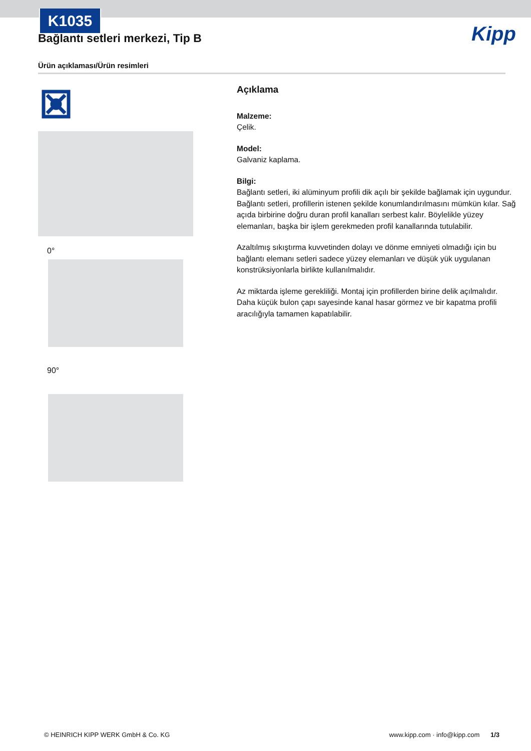K1035
Kipp
Bağlantı setleri merkezi, Tip B
Ürün açıklaması/Ürün resimleri
0°
90°
Açıklama
Malzeme:
Çelik.
Model:
Galvaniz kaplama.
Bilgi:
Bağlantı setleri, iki alüminyum profili dik açılı bir şekilde bağlamak için uygundur. Bağlantı setleri, profillerin istenen şekilde konumlandırılmasını mümkün kılar. Sağ açıda birbirine doğru duran profil kanalları serbest kalır. Böylelikle yüzey elemanları, başka bir işlem gerekmeden profil kanallarında tutulabilir.
Azaltılmış sıkıştırma kuvvetinden dolayı ve dönme emniyeti olmadığı için bu bağlantı elemanı setleri sadece yüzey elemanları ve düşük yük uygulanan konstrüksiyonlarla birlikte kullanılmalıdır.
Az miktarda işleme gerekliliği. Montaj için profillerden birine delik açılmalıdır. Daha küçük bulon çapı sayesinde kanal hasar görmez ve bir kapatma profili aracılığıyla tamamen kapatılabilir.
© HEINRICH KIPP WERK GmbH & Co. KG www.kipp.com · info@kipp.com 1/3